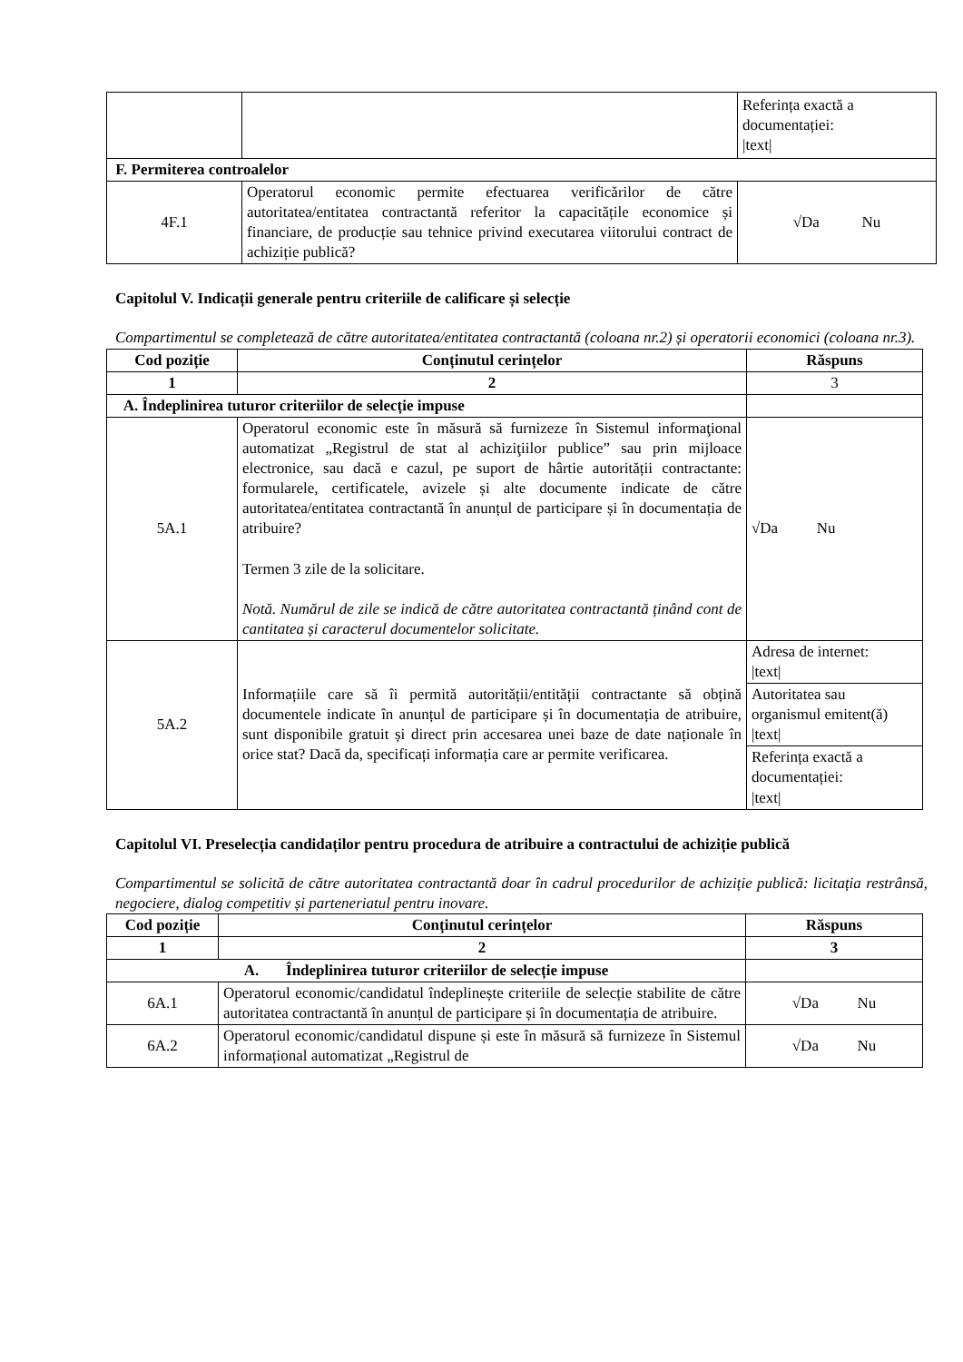| | | Referința exactă a documentației: /text/ |
| F. Permiterea controalelor | | |
| 4F.1 | Operatorul economic permite efectuarea verificărilor de către autoritatea/entitatea contractantă referitor la capacitățile economice și financiare, de producție sau tehnice privind executarea viitorului contract de achiziție publică? | √Da Nu |
Capitolul V. Indicații generale pentru criteriile de calificare și selecție
Compartimentul se completează de către autoritatea/entitatea contractantă (coloana nr.2) și operatorii economici (coloana nr.3).
| Cod poziție | Conținutul cerințelor | Răspuns |
| --- | --- | --- |
| 1 | 2 | 3 |
| A. Îndeplinirea tuturor criteriilor de selecție impuse | | |
| 5A.1 | Operatorul economic este în măsură să furnizeze în Sistemul informaţional automatizat „Registrul de stat al achiziţiilor publice” sau prin mijloace electronice, sau dacă e cazul, pe suport de hârtie autorității contractante: formularele, certificatele, avizele și alte documente indicate de către autoritatea/entitatea contractantă în anunțul de participare și în documentația de atribuire? Termen 3 zile de la solicitare. Notă. Numărul de zile se indică de către autoritatea contractantă ținând cont de cantitatea și caracterul documentelor solicitate. | √Da Nu |
| 5A.2 | Informațiile care să îi permită autorității/entității contractante să obțină documentele indicate în anunțul de participare și în documentația de atribuire, sunt disponibile gratuit și direct prin accesarea unei baze de date naționale în orice stat? Dacă da, specificați informația care ar permite verificarea. | Adresa de internet: /text/ |
| | | Autoritatea sau organismul emitent(ă) /text/ |
| | | Referința exactă a documentației: /text/ |
Capitolul VI. Preselecția candidaților pentru procedura de atribuire a contractului de achiziție publică
Compartimentul se solicită de către autoritatea contractantă doar în cadrul procedurilor de achiziție publică: licitația restrânsă, negociere, dialog competitiv și parteneriatul pentru inovare.
| Cod poziție | Conținutul cerințelor | Răspuns |
| --- | --- | --- |
| 1 | 2 | 3 |
| A. Îndeplinirea tuturor criteriilor de selecție impuse | | |
| 6A.1 | Operatorul economic/candidatul îndeplinește criteriile de selecție stabilite de către autoritatea contractantă în anunțul de participare și în documentația de atribuire. | √Da Nu |
| 6A.2 | Operatorul economic/candidatul dispune și este în măsură să furnizeze în Sistemul informațional automatizat „Registrul de | √Da Nu |